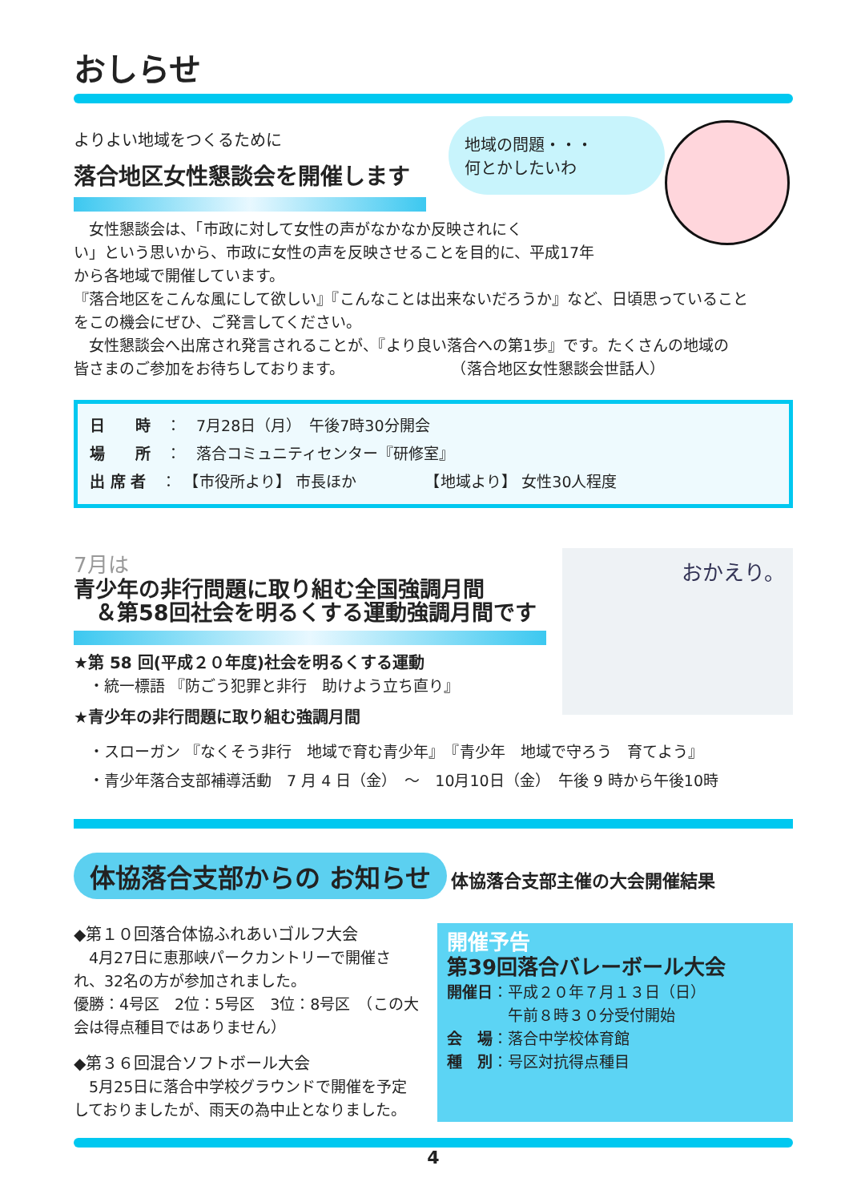おしらせ
地域の問題・・・
何とかしたいわ
よりよい地域をつくるために
落合地区女性懇談会を開催します
　女性懇談会は、「市政に対して女性の声がなかなか反映されにく
い」という思いから、市政に女性の声を反映させることを目的に、平成17年
から各地域で開催しています。
『落合地区をこんな風にして欲しい』『こんなことは出来ないだろうか』など、日頃思っていること
をこの機会にぜひ、ご発言してください。
　女性懇談会へ出席され発言されることが、『より良い落合への第1歩』です。たくさんの地域の
皆さまのご参加をお待ちしております。　　　　　　　　（落合地区女性懇談会世話人）
日　　時　：　7月28日（月）　午後7時30分開会
場　　所　：　落合コミュニティセンター『研修室』
出 席 者　：　【市役所より】 市長ほか　　　　　【地域より】 女性30人程度
おかえり。
7月は
青少年の非行問題に取り組む全国強調月間
　＆第58回社会を明るくする運動強調月間です
★第 58 回(平成２０年度)社会を明るくする運動
　・統一標語 『防ごう犯罪と非行　助けよう立ち直り』
★青少年の非行問題に取り組む強調月間
　・スローガン 『なくそう非行　地域で育む青少年』　『青少年　地域で守ろう　育てよう』
　・青少年落合支部補導活動　7 月 4 日（金）　～　10月10日（金）　午後 9 時から午後10時
体協落合支部からの お知らせ 体協落合支部主催の大会開催結果
◆第１０回落合体協ふれあいゴルフ大会
　4月27日に恵那峡パークカントリーで開催され、32名の方が参加されました。
優勝：4号区　2位：5号区　3位：8号区　（この大会は得点種目ではありません）
◆第３６回混合ソフトボール大会
　5月25日に落合中学校グラウンドで開催を予定しておりましたが、雨天の為中止となりました。
開催予告
第39回落合バレーボール大会
開催日：平成２０年７月１３日（日）
　　　　午前８時３０分受付開始
会　場：落合中学校体育館
種　別：号区対抗得点種目
4